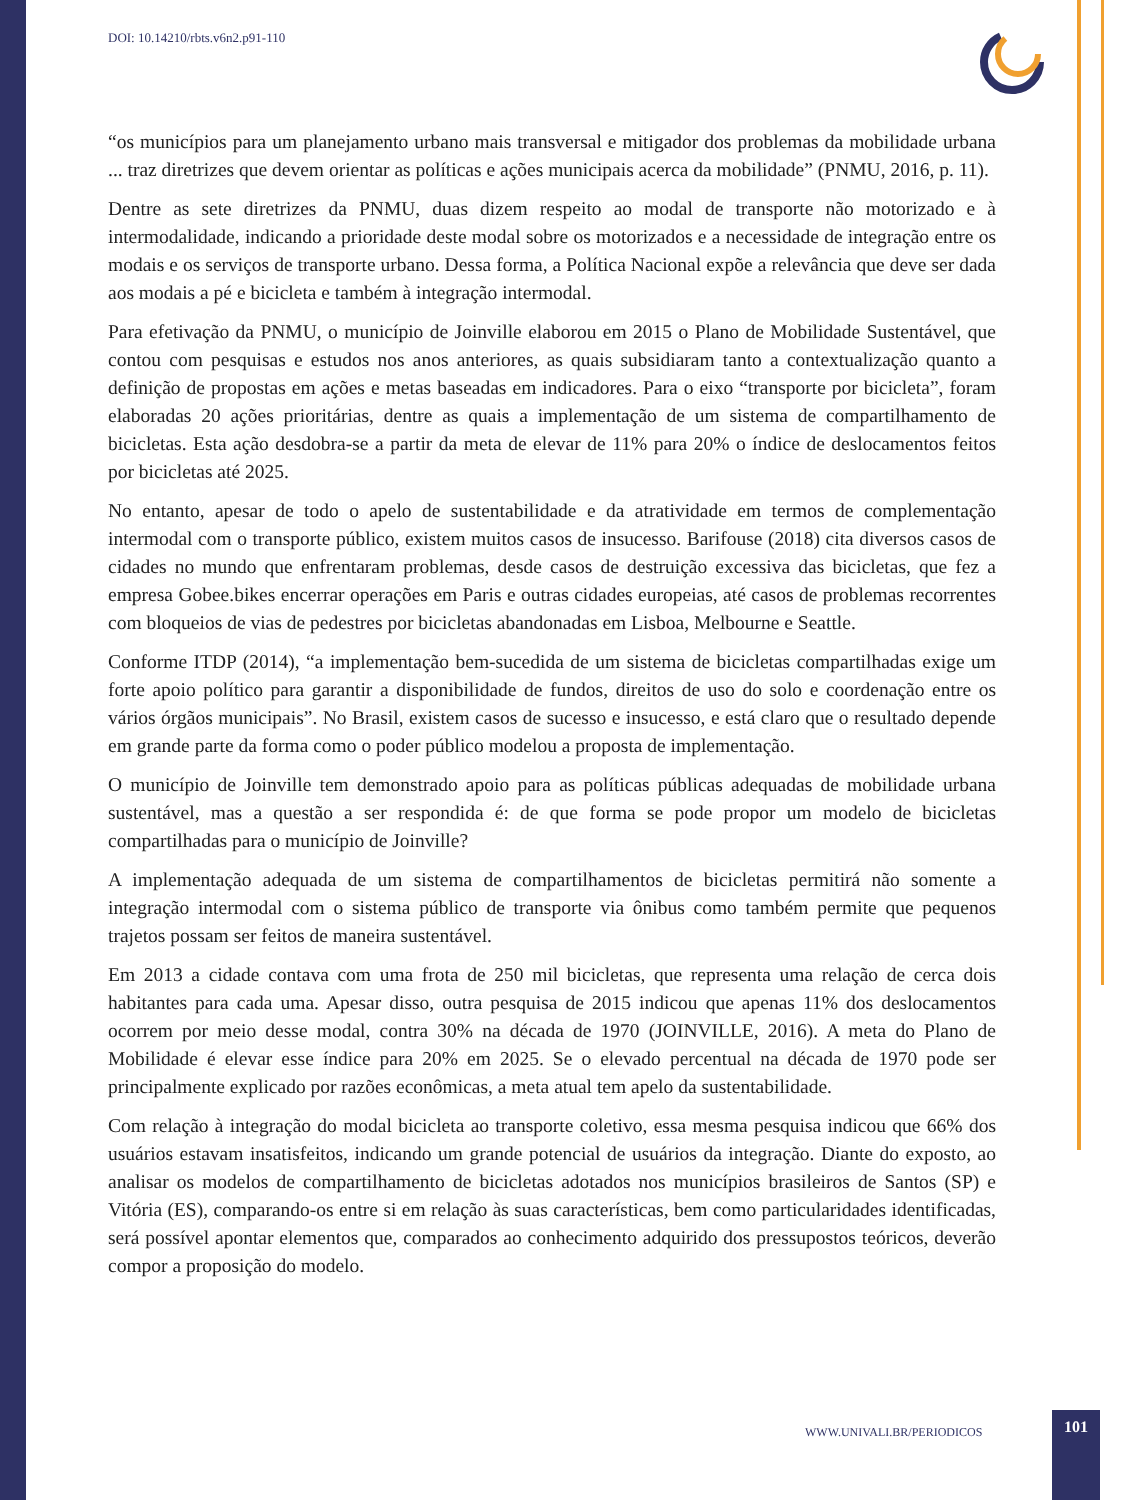DOI: 10.14210/rbts.v6n2.p91-110
“os municípios para um planejamento urbano mais transversal e mitigador dos problemas da mobilidade urbana ... traz diretrizes que devem orientar as políticas e ações municipais acerca da mobilidade” (PNMU, 2016, p. 11).
Dentre as sete diretrizes da PNMU, duas dizem respeito ao modal de transporte não motorizado e à intermodalidade, indicando a prioridade deste modal sobre os motorizados e a necessidade de integração entre os modais e os serviços de transporte urbano. Dessa forma, a Política Nacional expõe a relevância que deve ser dada aos modais a pé e bicicleta e também à integração intermodal.
Para efetivação da PNMU, o município de Joinville elaborou em 2015 o Plano de Mobilidade Sustentável, que contou com pesquisas e estudos nos anos anteriores, as quais subsidiaram tanto a contextualização quanto a definição de propostas em ações e metas baseadas em indicadores. Para o eixo “transporte por bicicleta”, foram elaboradas 20 ações prioritárias, dentre as quais a implementação de um sistema de compartilhamento de bicicletas. Esta ação desdobra-se a partir da meta de elevar de 11% para 20% o índice de deslocamentos feitos por bicicletas até 2025.
No entanto, apesar de todo o apelo de sustentabilidade e da atratividade em termos de complementação intermodal com o transporte público, existem muitos casos de insucesso. Barifouse (2018) cita diversos casos de cidades no mundo que enfrentaram problemas, desde casos de destruição excessiva das bicicletas, que fez a empresa Gobee.bikes encerrar operações em Paris e outras cidades europeias, até casos de problemas recorrentes com bloqueios de vias de pedestres por bicicletas abandonadas em Lisboa, Melbourne e Seattle.
Conforme ITDP (2014), “a implementação bem-sucedida de um sistema de bicicletas compartilhadas exige um forte apoio político para garantir a disponibilidade de fundos, direitos de uso do solo e coordenação entre os vários órgãos municipais”. No Brasil, existem casos de sucesso e insucesso, e está claro que o resultado depende em grande parte da forma como o poder público modelou a proposta de implementação.
O município de Joinville tem demonstrado apoio para as políticas públicas adequadas de mobilidade urbana sustentável, mas a questão a ser respondida é: de que forma se pode propor um modelo de bicicletas compartilhadas para o município de Joinville?
A implementação adequada de um sistema de compartilhamentos de bicicletas permitirá não somente a integração intermodal com o sistema público de transporte via ônibus como também permite que pequenos trajetos possam ser feitos de maneira sustentável.
Em 2013 a cidade contava com uma frota de 250 mil bicicletas, que representa uma relação de cerca dois habitantes para cada uma. Apesar disso, outra pesquisa de 2015 indicou que apenas 11% dos deslocamentos ocorrem por meio desse modal, contra 30% na década de 1970 (JOINVILLE, 2016). A meta do Plano de Mobilidade é elevar esse índice para 20% em 2025. Se o elevado percentual na década de 1970 pode ser principalmente explicado por razões econômicas, a meta atual tem apelo da sustentabilidade.
Com relação à integração do modal bicicleta ao transporte coletivo, essa mesma pesquisa indicou que 66% dos usuários estavam insatisfeitos, indicando um grande potencial de usuários da integração. Diante do exposto, ao analisar os modelos de compartilhamento de bicicletas adotados nos municípios brasileiros de Santos (SP) e Vitória (ES), comparando-os entre si em relação às suas características, bem como particularidades identificadas, será possível apontar elementos que, comparados ao conhecimento adquirido dos pressupostos teóricos, deverão compor a proposição do modelo.
WWW.UNIVALI.BR/PERIODICOS
101